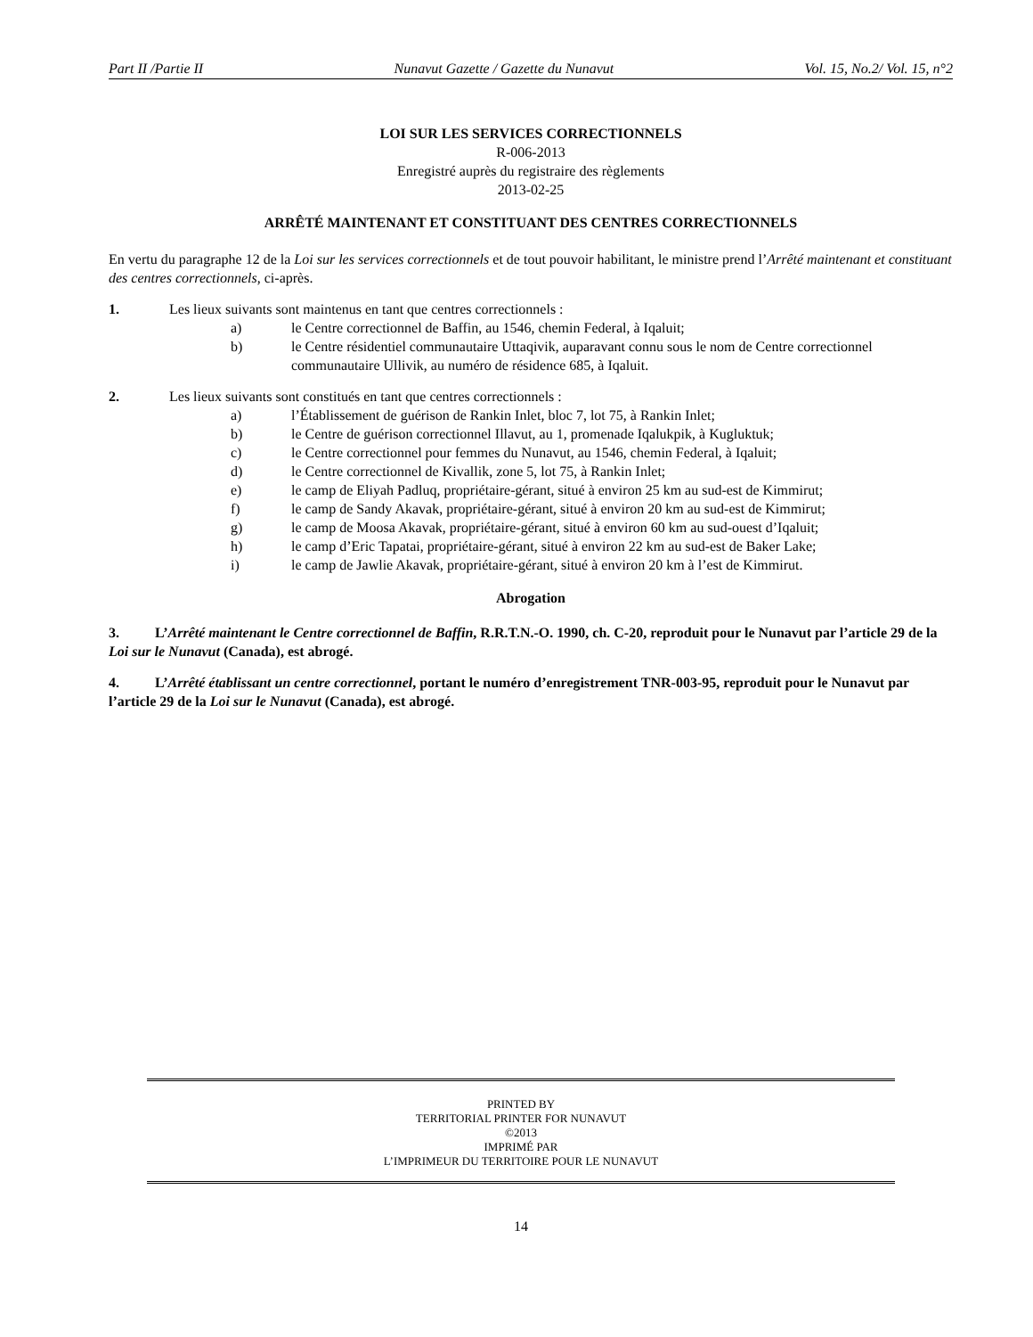Part II /Partie II Nunavut Gazette / Gazette du Nunavut Vol. 15, No.2/ Vol. 15, n°2
LOI SUR LES SERVICES CORRECTIONNELS
R-006-2013
Enregistré auprès du registraire des règlements
2013-02-25
ARRÊTÉ MAINTENANT ET CONSTITUANT DES CENTRES CORRECTIONNELS
En vertu du paragraphe 12 de la Loi sur les services correctionnels et de tout pouvoir habilitant, le ministre prend l’Arrêté maintenant et constituant des centres correctionnels, ci-après.
1. Les lieux suivants sont maintenus en tant que centres correctionnels :
a) le Centre correctionnel de Baffin, au 1546, chemin Federal, à Iqaluit;
b) le Centre résidentiel communautaire Uttaqivik, auparavant connu sous le nom de Centre correctionnel communautaire Ullivik, au numéro de résidence 685, à Iqaluit.
2. Les lieux suivants sont constitués en tant que centres correctionnels :
a) l’Établissement de guérison de Rankin Inlet, bloc 7, lot 75, à Rankin Inlet;
b) le Centre de guérison correctionnel Illavut, au 1, promenade Iqalukpik, à Kugluktuk;
c) le Centre correctionnel pour femmes du Nunavut, au 1546, chemin Federal, à Iqaluit;
d) le Centre correctionnel de Kivallik, zone 5, lot 75, à Rankin Inlet;
e) le camp de Eliyah Padluq, propriétaire-gérant, situé à environ 25 km au sud-est de Kimmirut;
f) le camp de Sandy Akavak, propriétaire-gérant, situé à environ 20 km au sud-est de Kimmirut;
g) le camp de Moosa Akavak, propriétaire-gérant, situé à environ 60 km au sud-ouest d’Iqaluit;
h) le camp d’Eric Tapatai, propriétaire-gérant, situé à environ 22 km au sud-est de Baker Lake;
i) le camp de Jawlie Akavak, propriétaire-gérant, situé à environ 20 km à l’est de Kimmirut.
Abrogation
3. L’Arrêté maintenant le Centre correctionnel de Baffin, R.R.T.N.-O. 1990, ch. C-20, reproduit pour le Nunavut par l’article 29 de la Loi sur le Nunavut (Canada), est abrogé.
4. L’Arrêté établissant un centre correctionnel, portant le numéro d’enregistrement TNR-003-95, reproduit pour le Nunavut par l’article 29 de la Loi sur le Nunavut (Canada), est abrogé.
PRINTED BY
TERRITORIAL PRINTER FOR NUNAVUT
©2013
IMPRIMÉ PAR
L’IMPRIMEUR DU TERRITOIRE POUR LE NUNAVUT
14